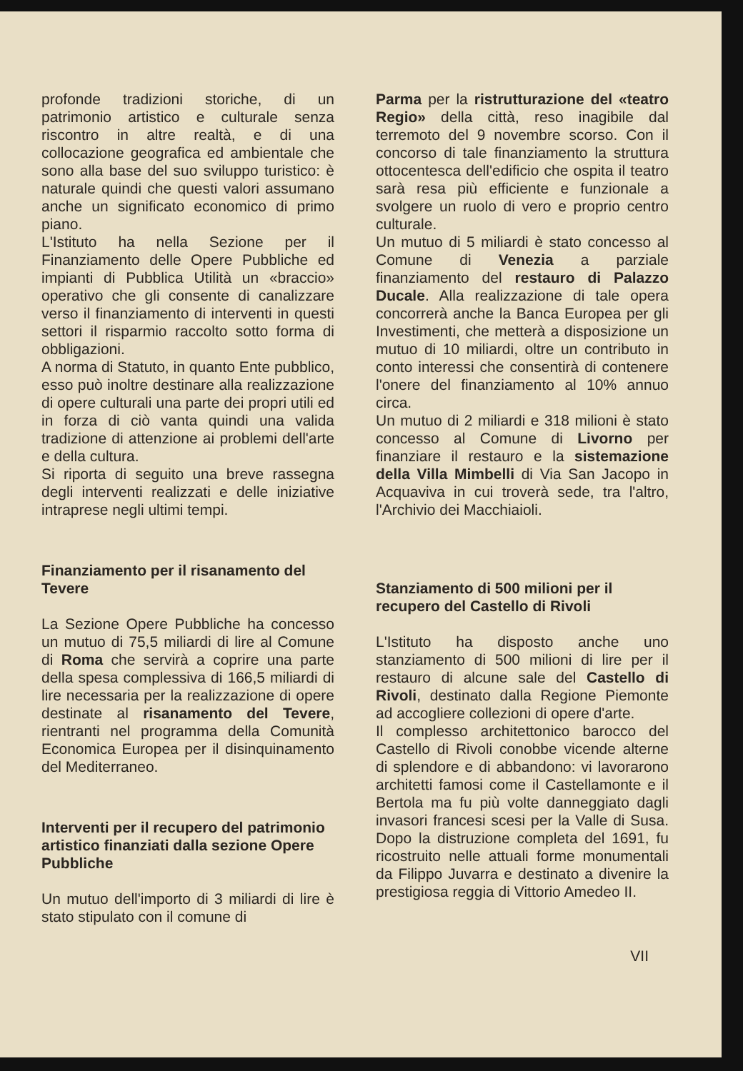profonde tradizioni storiche, di un patrimonio artistico e culturale senza riscontro in altre realtà, e di una collocazione geografica ed ambientale che sono alla base del suo sviluppo turistico: è naturale quindi che questi valori assumano anche un significato economico di primo piano.
L'Istituto ha nella Sezione per il Finanziamento delle Opere Pubbliche ed impianti di Pubblica Utilità un «braccio» operativo che gli consente di canalizzare verso il finanziamento di interventi in questi settori il risparmio raccolto sotto forma di obbligazioni.
A norma di Statuto, in quanto Ente pubblico, esso può inoltre destinare alla realizzazione di opere culturali una parte dei propri utili ed in forza di ciò vanta quindi una valida tradizione di attenzione ai problemi dell'arte e della cultura.
Si riporta di seguito una breve rassegna degli interventi realizzati e delle iniziative intraprese negli ultimi tempi.
Finanziamento per il risanamento del Tevere
La Sezione Opere Pubbliche ha concesso un mutuo di 75,5 miliardi di lire al Comune di Roma che servirà a coprire una parte della spesa complessiva di 166,5 miliardi di lire necessaria per la realizzazione di opere destinate al risanamento del Tevere, rientranti nel programma della Comunità Economica Europea per il disinquinamento del Mediterraneo.
Interventi per il recupero del patrimonio artistico finanziati dalla sezione Opere Pubbliche
Un mutuo dell'importo di 3 miliardi di lire è stato stipulato con il comune di
Parma per la ristrutturazione del «teatro Regio» della città, reso inagibile dal terremoto del 9 novembre scorso. Con il concorso di tale finanziamento la struttura ottocentesca dell'edificio che ospita il teatro sarà resa più efficiente e funzionale a svolgere un ruolo di vero e proprio centro culturale.
Un mutuo di 5 miliardi è stato concesso al Comune di Venezia a parziale finanziamento del restauro di Palazzo Ducale. Alla realizzazione di tale opera concorrerà anche la Banca Europea per gli Investimenti, che metterà a disposizione un mutuo di 10 miliardi, oltre un contributo in conto interessi che consentirà di contenere l'onere del finanziamento al 10% annuo circa.
Un mutuo di 2 miliardi e 318 milioni è stato concesso al Comune di Livorno per finanziare il restauro e la sistemazione della Villa Mimbelli di Via San Jacopo in Acquaviva in cui troverà sede, tra l'altro, l'Archivio dei Macchiaioli.
Stanziamento di 500 milioni per il recupero del Castello di Rivoli
L'Istituto ha disposto anche uno stanziamento di 500 milioni di lire per il restauro di alcune sale del Castello di Rivoli, destinato dalla Regione Piemonte ad accogliere collezioni di opere d'arte.
Il complesso architettonico barocco del Castello di Rivoli conobbe vicende alterne di splendore e di abbandono: vi lavorarono architetti famosi come il Castellamonte e il Bertola ma fu più volte danneggiato dagli invasori francesi scesi per la Valle di Susa. Dopo la distruzione completa del 1691, fu ricostruito nelle attuali forme monumentali da Filippo Juvarra e destinato a divenire la prestigiosa reggia di Vittorio Amedeo II.
VII